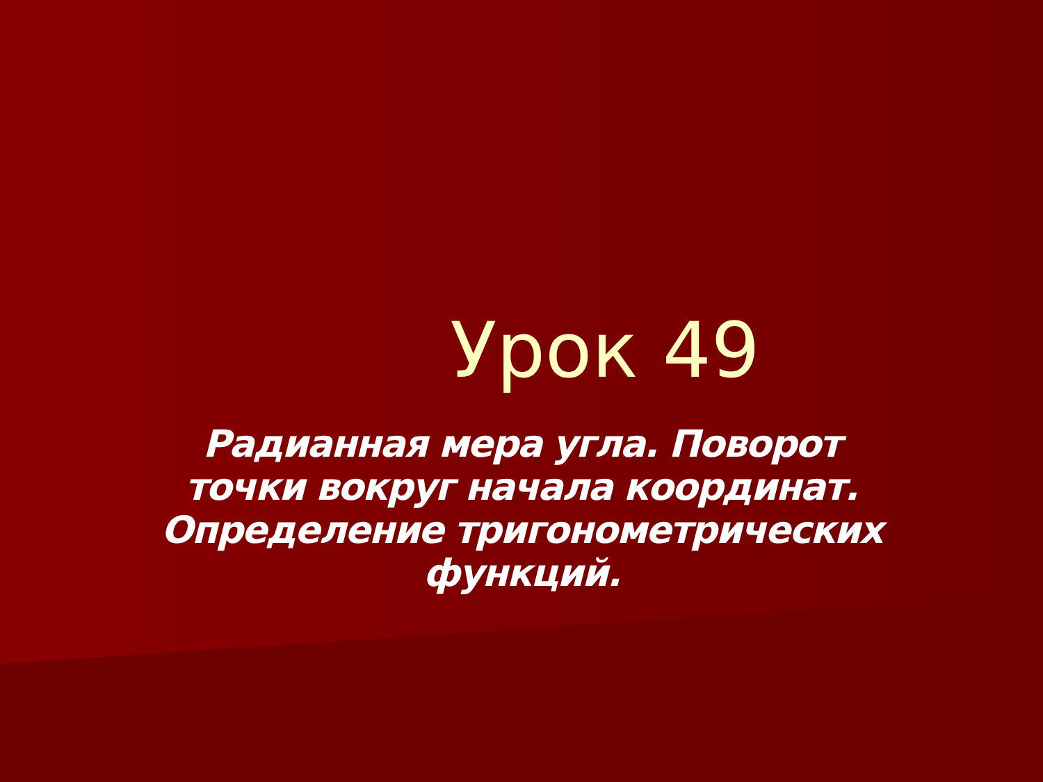Урок 49
Радианная мера угла. Поворот точки вокруг начала координат. Определение тригонометрических функций.